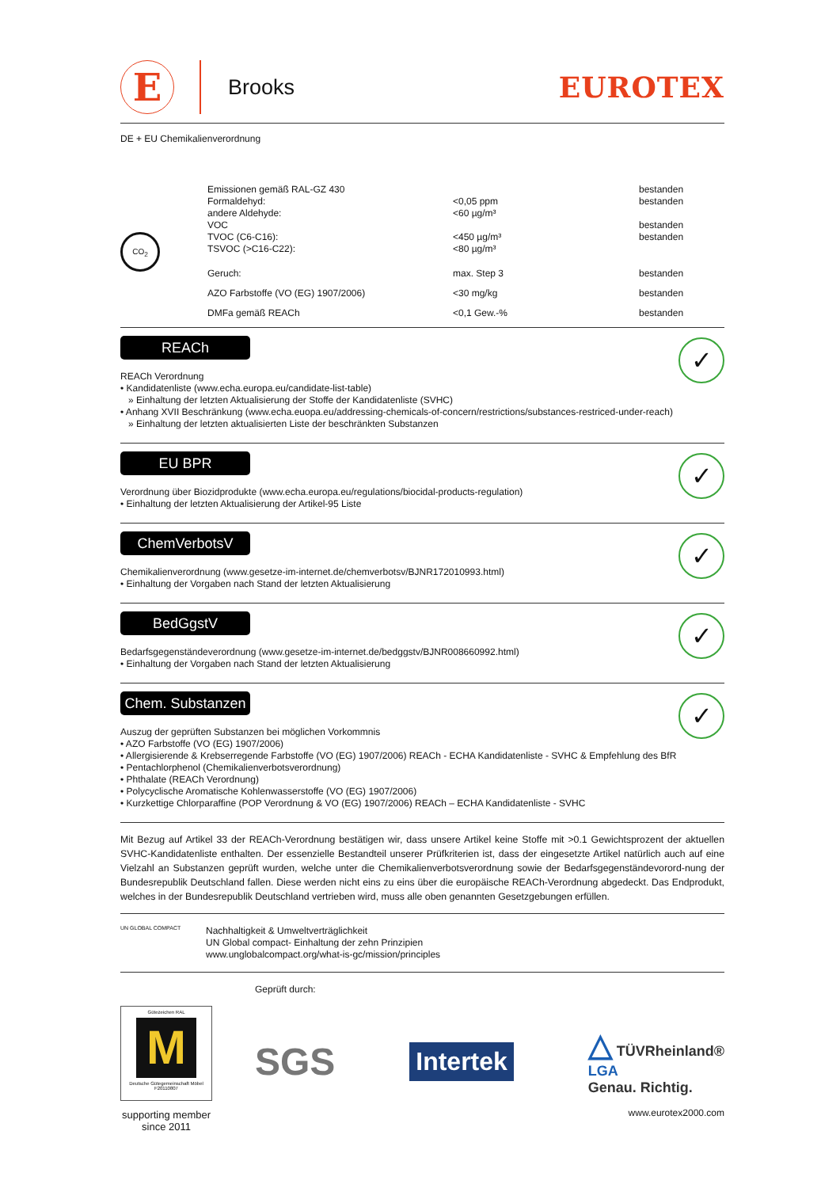E
Brooks
EUROTEX
DE + EU Chemikalienverordnung
| CO<sub>2</sub> | Emissionen gemäß RAL-GZ 430 Formaldehyd: andere Aldehyde: VOC TVOC (C6-C16): TSVOC (>C16-C22): | <0,05 ppm <60 µg/m³ <450 µg/m³ <80 µg/m³ | bestanden bestanden bestanden bestanden |
| | Geruch: | max. Step 3 | bestanden |
| | AZO Farbstoffe (VO (EG) 1907/2006) | <30 mg/kg | bestanden |
| | DMFa gemäß REACh | <0,1 Gew.-% | bestanden |
REACh
✓
REACh Verordnung
• Kandidatenliste (www.echa.europa.eu/candidate-list-table)
» Einhaltung der letzten Aktualisierung der Stoffe der Kandidatenliste (SVHC)
• Anhang XVII Beschränkung (www.echa.euopa.eu/addressing-chemicals-of-concern/restrictions/substances-restriced-under-reach)
» Einhaltung der letzten aktualisierten Liste der beschränkten Substanzen
EU BPR
✓
Verordnung über Biozidprodukte (www.echa.europa.eu/regulations/biocidal-products-regulation)
• Einhaltung der letzten Aktualisierung der Artikel-95 Liste
ChemVerbotsV
✓
Chemikalienverordnung (www.gesetze-im-internet.de/chemverbotsv/BJNR172010993.html)
• Einhaltung der Vorgaben nach Stand der letzten Aktualisierung
BedGgstV
✓
Bedarfsgegenständeverordnung (www.gesetze-im-internet.de/bedggstv/BJNR008660992.html)
• Einhaltung der Vorgaben nach Stand der letzten Aktualisierung
Chem. Substanzen
✓
Auszug der geprüften Substanzen bei möglichen Vorkommnis
• AZO Farbstoffe (VO (EG) 1907/2006)
• Allergisierende & Krebserregende Farbstoffe (VO (EG) 1907/2006) REACh - ECHA Kandidatenliste - SVHC & Empfehlung des BfR
• Pentachlorphenol (Chemikalienverbotsverordnung)
• Phthalate (REACh Verordnung)
• Polycyclische Aromatische Kohlenwasserstoffe (VO (EG) 1907/2006)
• Kurzkettige Chlorparaffine (POP Verordnung & VO (EG) 1907/2006) REACh – ECHA Kandidatenliste - SVHC
Mit Bezug auf Artikel 33 der REACh-Verordnung bestätigen wir, dass unsere Artikel keine Stoffe mit >0.1 Gewichtsprozent der aktuellen SVHC-Kandidatenliste enthalten. Der essenzielle Bestandteil unserer Prüfkriterien ist, dass der eingesetzte Artikel natürlich auch auf eine Vielzahl an Substanzen geprüft wurden, welche unter die Chemikalienverbotsverordnung sowie der Bedarfsgegenständevorord-nung der Bundesrepublik Deutschland fallen. Diese werden nicht eins zu eins über die europäische REACh-Verordnung abgedeckt. Das Endprodukt, welches in der Bundesrepublik Deutschland vertrieben wird, muss alle oben genannten Gesetzgebungen erfüllen.
UN GLOBAL COMPACT
Nachhaltigkeit & Umweltverträglichkeit
UN Global compact- Einhaltung der zehn Prinzipien
www.unglobalcompact.org/what-is-gc/mission/principles
Gütezeichen RAL
M
Deutsche Gütegemeinschaft Möbel F20110807
supporting member since 2011
Geprüft durch:
SGS Intertek △ TÜVRheinland®
LGA
Genau. Richtig.
www.eurotex2000.com